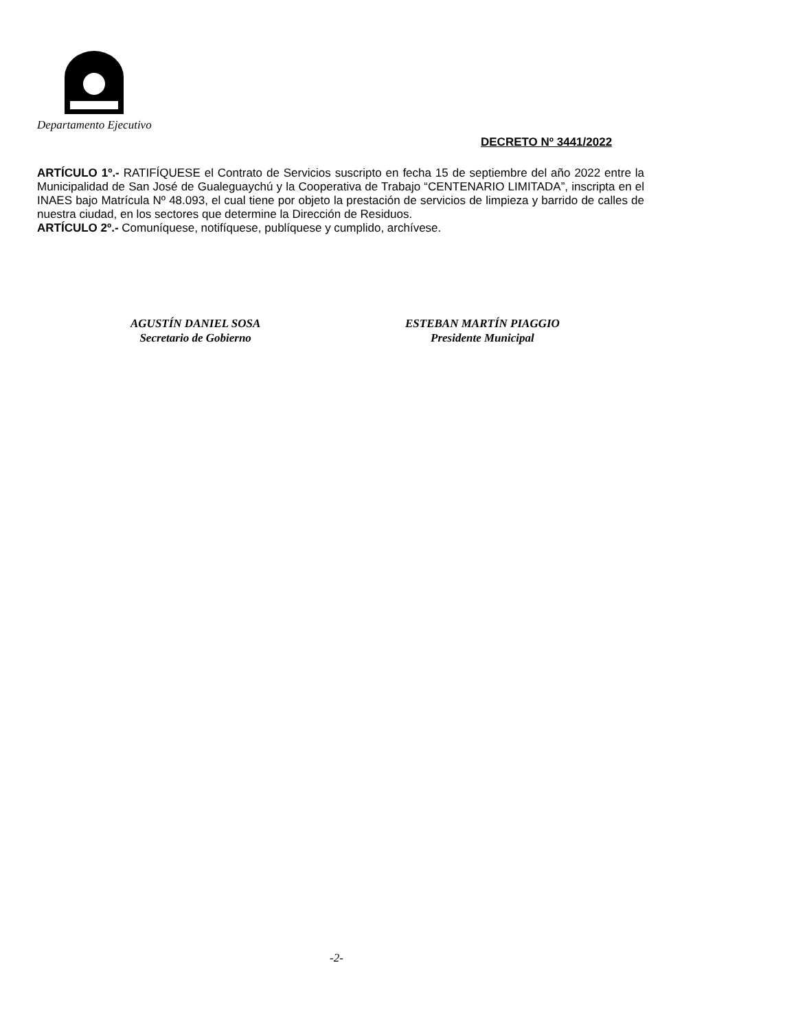Departamento Ejecutivo
DECRETO Nº 3441/2022
ARTÍCULO 1º.- RATIFÍQUESE el Contrato de Servicios suscripto en fecha 15 de septiembre del año 2022 entre la Municipalidad de San José de Gualeguaychú y la Cooperativa de Trabajo “CENTENARIO LIMITADA”, inscripta en el INAES bajo Matrícula Nº 48.093, el cual tiene por objeto la prestación de servicios de limpieza y barrido de calles de nuestra ciudad, en los sectores que determine la Dirección de Residuos.
ARTÍCULO 2º.- Comuníquese, notifíquese, publíquese y cumplido, archívese.
AGUSTÍN DANIEL SOSA
Secretario de Gobierno
ESTEBAN MARTÍN PIAGGIO
Presidente Municipal
-2-